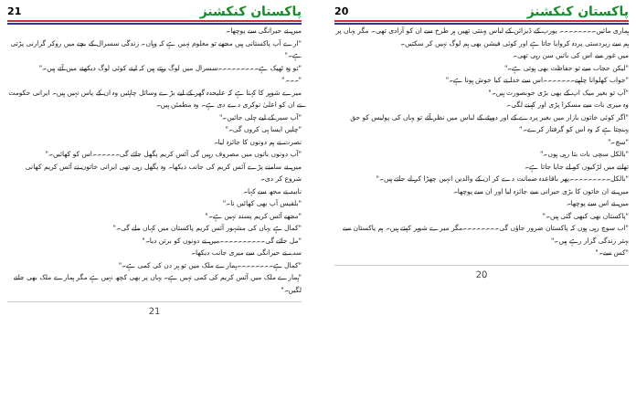پاکستان کنکشنز 21
میں نے حیرانگی سے پوچھا۔
"ارے آپ پاکستانی ہیں مجھے تو معلوم نہیں ہے کہ وہاں۔ زندگی سسرال کے بچے میں روکر گزارنی پڑتی ہے۔"
"تو وہ ٹھیک ہے۔۔۔۔۔۔۔۔۔سسرال میں لوگ رہتے ہیں کہ اپنے کوئی لوگ دیکھنے میں آتے ہیں۔"
"۔۔۔"
میرے شوہر کا کہنا ہے کہ علیحدہ گھر کے لیے بڑے وسائل چاہئیں وہ ان کے پاس نہیں ہیں۔ ایرانی حکومت نے ان کو اعلیٰ نوکری دے دی ہے۔ وہ مطمئن ہیں۔
"آپ سیر کے لیے چلی جائیں۔"
"چلیں ایسا ہی کروں گی۔"
نصرت نے ہم دونوں کا جائزہ لیا۔
"آپ دونوں باتوں میں مصروف رہیں گی آئس کریم پگھل جائے گی۔۔۔۔۔۔اس کو کھائیں۔"
میں نے سامنے پڑے آئس کریم کی جانب دیکھا۔ وہ پگھل رہی تھی ایرانی خاتون نے آئس کریم کھانی شروع کر دی۔
نابید نے مجھ سے کہا۔
"بلقیس آپ بھی کھائیں نا۔"
"مجھے آئس کریم پسند نہیں ہے۔"
"کمال ہے یہاں کی مشہور آئس کریم پاکستان میں کہاں ملے گی۔"
"مل جائے گی۔۔۔۔۔۔۔۔۔۔میں نے دونوں کو برتن دیا۔"
سب نے حیرانگی سے میری جانب دیکھا۔
"کمال ہے۔۔۔۔۔۔۔۔ہمارے ملک میں تو ہر دن کی کمی ہے۔"
"ہمارے ملک میں آئس کریم کی کمی نہیں ہے۔ یہاں پر بھی کچھ نہیں ہے مگر ہمارے ملک بھی جانے لگیں۔"
21
پاکستان کنکشنز 20
ہماری مائیں۔۔۔۔۔۔۔۔ یورپ کے ڈیزائن کے لباس پہنتی تھیں ہر طرح سے ان کو آزادی تھی۔ مگر یہاں پر ہم سے زبردستی پردہ کروایا جاتا ہے اور کوئی فیشن بھی ہم لوگ نہیں کر سکتیں۔
میں غور سے اس کی باتیں سن رہی تھی۔
"لیکن حجاب سے تو حفاظت بھی ہوتی ہے۔"
"جواب کھلوانا چاہیے۔۔۔۔۔۔۔اس سے خدا نے کیا خوش ہونا ہے۔"
"آپ تو بغیر میک اپ کے بھی بڑی خوبصورت ہیں۔"
وہ میری بات سے مسکرا پڑی اور کہنے لگی۔
"اگر کوئی خاتون بازار میں بغیر پردے کے اور دوپٹے کے لباس میں نظر آئے تو یہاں کی پولیس کو حق پہنچتا ہے کہ وہ اس کو گرفتار کرے۔"
"سچ۔"
"بالکل سچی بات بتا رہی ہوں۔"
تھانے میں لڑکیوں کو لے جایا جاتا ہے۔
"بالکل۔۔۔۔۔۔۔۔۔پھر باقاعدہ ضمانت دے کر ان کے والدین انہیں چھڑا کر لے جاتے ہیں۔"
میں نے ان خاتون کا بڑی حیرانی سے جائزہ لیا اور ان سے پوچھا۔
میں نے اس سے پوچھا۔
"پاکستان بھی کبھی گئی ہیں۔"
"اب سوچ رہی ہوں کہ پاکستان ضرور جاؤں گی۔۔۔۔۔۔۔۔مگر میرے شوہر کہتے ہیں۔ ہم پاکستان سے بہتر زندگی گزار رہے ہیں۔"
"کس سے۔"
20